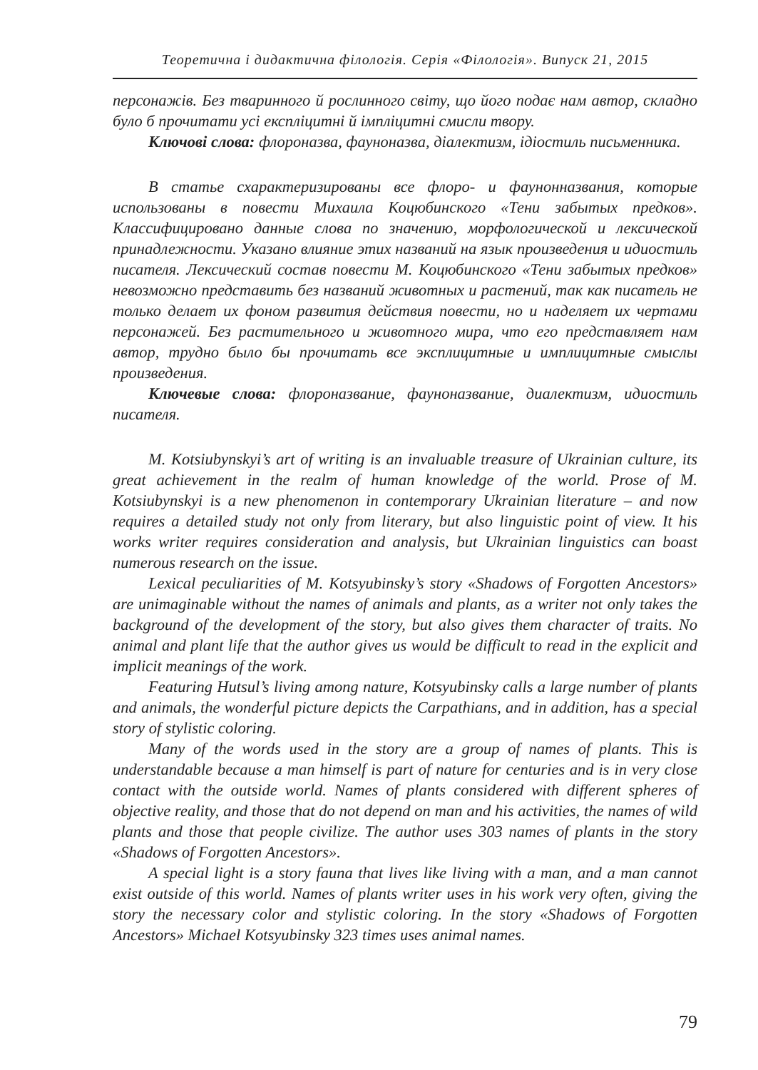Теоретична і дидактична філологія. Серія «Філологія». Випуск 21, 2015
персонажів. Без тваринного й рослинного світу, що його подає нам автор, складно було б прочитати усі експліцитні й імпліцитні смисли твору.
Ключові слова: флороназва, фауноназва, діалектизм, ідіостиль письменника.
В статье схарактеризированы все флоро- и фаунонназвания, которые использованы в повести Михаила Коцюбинского «Тени забытых предков». Классифицировано данные слова по значению, морфологической и лексической принадлежности. Указано влияние этих названий на язык произведения и идиостиль писателя. Лексический состав повести М. Коцюбинского «Тени забытых предков» невозможно представить без названий животных и растений, так как писатель не только делает их фоном развития действия повести, но и наделяет их чертами персонажей. Без растительного и животного мира, что его представляет нам автор, трудно было бы прочитать все эксплицитные и имплицитные смыслы произведения.
Ключевые слова: флороназвание, фауноназвание, диалектизм, идиостиль писателя.
M. Kotsiubynskyi’s art of writing is an invaluable treasure of Ukrainian culture, its great achievement in the realm of human knowledge of the world. Prose of M. Kotsiubynskyi is a new phenomenon in contemporary Ukrainian literature – and now requires a detailed study not only from literary, but also linguistic point of view. It his works writer requires consideration and analysis, but Ukrainian linguistics can boast numerous research on the issue.
Lexical peculiarities of M. Kotsyubinsky’s story «Shadows of Forgotten Ancestors» are unimaginable without the names of animals and plants, as a writer not only takes the background of the development of the story, but also gives them character of traits. No animal and plant life that the author gives us would be difficult to read in the explicit and implicit meanings of the work.
Featuring Hutsul’s living among nature, Kotsyubinsky calls a large number of plants and animals, the wonderful picture depicts the Carpathians, and in addition, has a special story of stylistic coloring.
Many of the words used in the story are a group of names of plants. This is understandable because a man himself is part of nature for centuries and is in very close contact with the outside world. Names of plants considered with different spheres of objective reality, and those that do not depend on man and his activities, the names of wild plants and those that people civilize. The author uses 303 names of plants in the story «Shadows of Forgotten Ancestors».
A special light is a story fauna that lives like living with a man, and a man cannot exist outside of this world. Names of plants writer uses in his work very often, giving the story the necessary color and stylistic coloring. In the story «Shadows of Forgotten Ancestors» Michael Kotsyubinsky 323 times uses animal names.
79